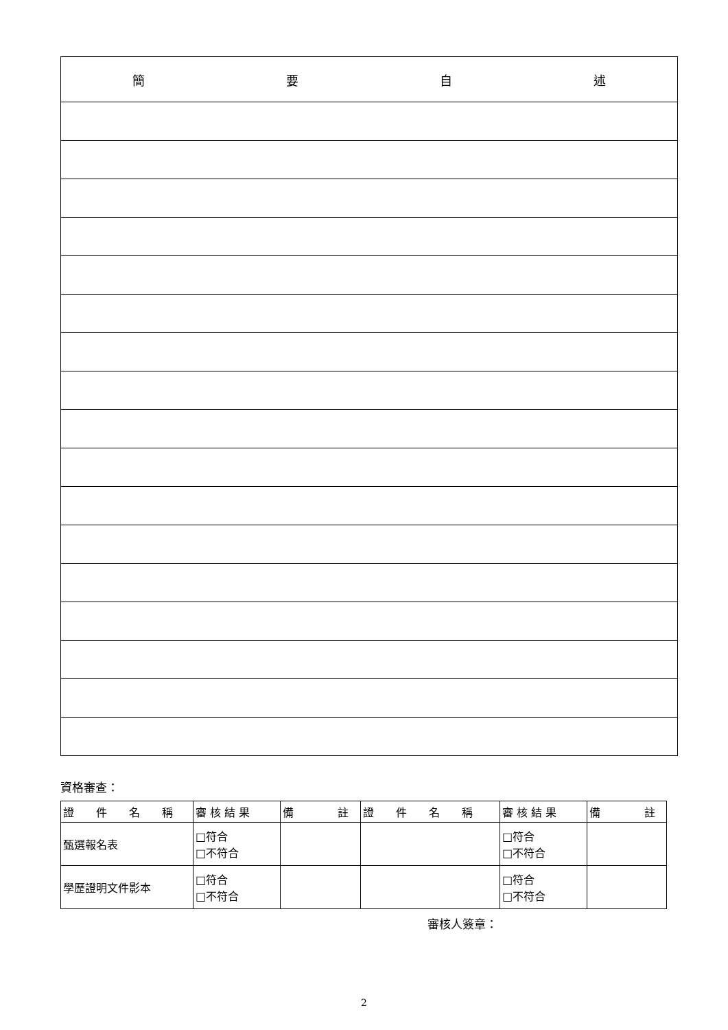| 簡 要 自 述 |
| --- |
資格審查：
| 證 件 名 稱 | 審 核 結 果 | 備 註 | 證 件 名 稱 | 審 核 結 果 | 備 註 |
| --- | --- | --- | --- | --- | --- |
| 甄選報名表 | □符合 □不符合 | | | □符合 □不符合 | |
| 學歷證明文件影本 | □符合 □不符合 | | | □符合 □不符合 | |
審核人簽章：
2